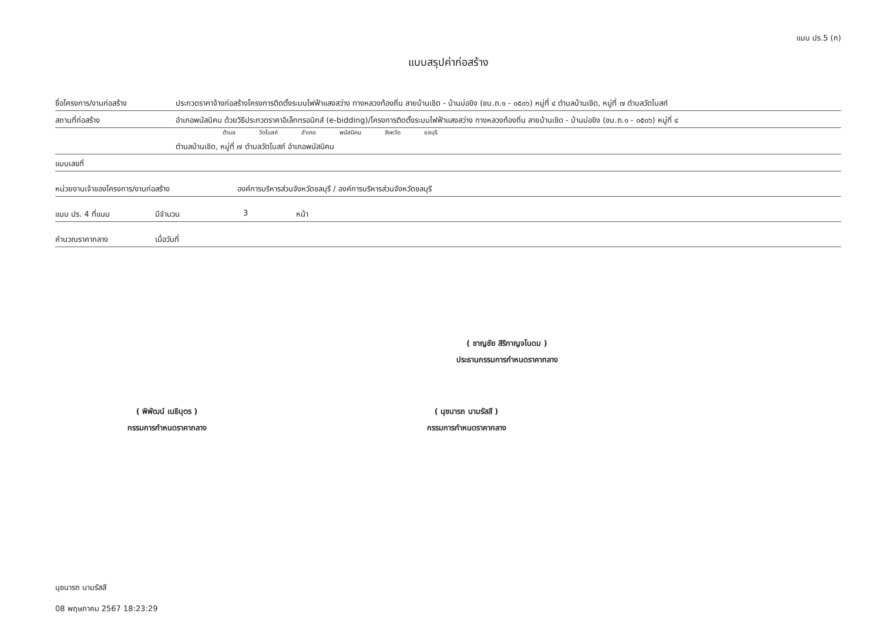แบบ ปร.5 (ก)
แบบสรุปค่าก่อสร้าง
ชื่อโครงการ/งานก่อสร้าง ประกวดราคาจ้างก่อสร้างโครงการติดตั้งระบบไฟฟ้าแสงสว่าง ทางหลวงท้องถิ่น สายบ้านเชิด - บ้านบ่อขิง (ชบ.ถ.๑ - ๐๕๐๖) หมู่ที่ ๔ ตำบลบ้านเชิด, หมู่ที่ ๗ ตำบลวัดโบสถ์
สถานที่ก่อสร้าง อำเภอพนัสนิคม ด้วยวิธีประกวดราคาอิเล็กทรอนิกส์ (e-bidding)/โครงการติดตั้งระบบไฟฟ้าแสงสว่าง ทางหลวงท้องถิ่น สายบ้านเชิด - บ้านบ่อขิง (ชบ.ถ.๑ - ๐๕๐๖) หมู่ที่ ๔
ตำบล วัดโบสถ์ อำเภอ พนัสนิคม จังหวัด ชลบุรี
ตำบลบ้านเชิด, หมู่ที่ ๗ ตำบลวัดโบสถ์ อำเภอพนัสนิคม
แบบเลขที่
หน่วยงานเจ้าของโครงการ/งานก่อสร้าง องค์การบริหารส่วนจังหวัดชลบุรี / องค์การบริหารส่วนจังหวัดชลบุรี
แบบ ปร. 4 ที่แนบ มีจำนวน 3 หน้า
คำนวณราคากลาง เมื่อวันที่
( ชาญชัย สิริกาญจโนดม )
ประธานกรรมการกำหนดราคากลาง
( พิพัฒน์ เนธิบุตร )
กรรมการกำหนดราคากลาง
( นุชนารถ นามรัสสี )
กรรมการกำหนดราคากลาง
นุชนารถ นามรัสสี
08 พฤษภาคม 2567 18:23:29